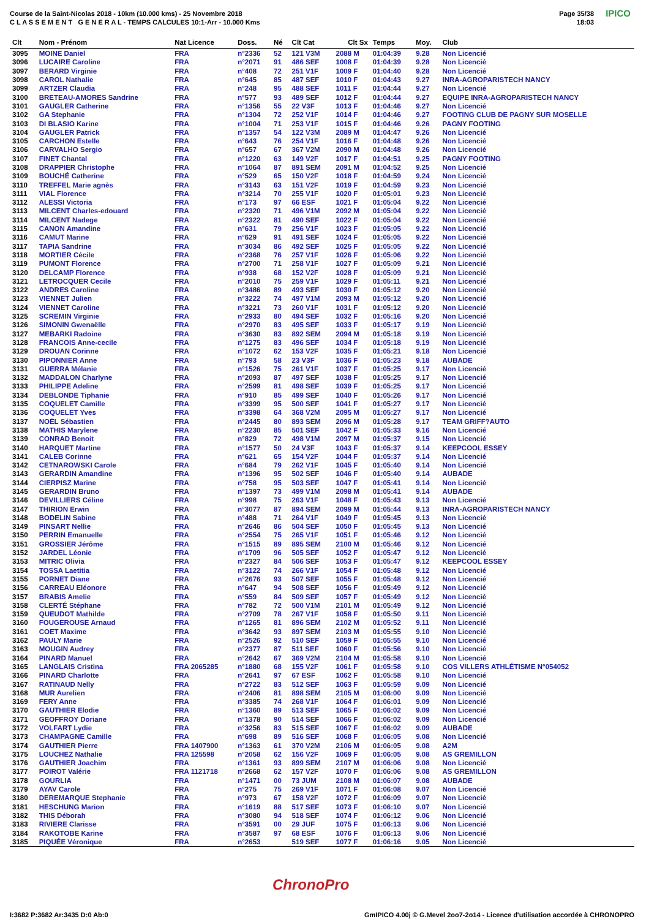Course de la Saint-Nicolas 2018 - 10km (10.000 kms) - 25 Novembre 2018
C L A S S E M E N T G E N E R A L - TEMPS CALCULES 10:1-Arr - 10.000 Kms
Page 35/38
18:03
IPICO
| Clt | Nom - Prénom | Nat Licence | Doss. | Né | Clt Cat | Clt Sx | Temps | Moy. | Club |
| --- | --- | --- | --- | --- | --- | --- | --- | --- | --- |
| 3095 | MOINE Daniel | FRA | n°2336 | 52 | 121 V3M | 2088 M | 01:04:39 | 9.28 | Non Licencié |
| 3096 | LUCAIRE Caroline | FRA | n°2071 | 91 | 486 SEF | 1008 F | 01:04:39 | 9.28 | Non Licencié |
| 3097 | BERARD Virginie | FRA | n°408 | 72 | 251 V1F | 1009 F | 01:04:40 | 9.28 | Non Licencié |
| 3098 | CAROL Nathalie | FRA | n°645 | 85 | 487 SEF | 1010 F | 01:04:43 | 9.27 | INRA-AGROPARISTECH NANCY |
| 3099 | ARTZER Claudia | FRA | n°248 | 95 | 488 SEF | 1011 F | 01:04:44 | 9.27 | Non Licencié |
| 3100 | BRETEAU-AMORES Sandrine | FRA | n°577 | 93 | 489 SEF | 1012 F | 01:04:44 | 9.27 | EQUIPE INRA-AGROPARISTECH NANCY |
| 3101 | GAUGLER Catherine | FRA | n°1356 | 55 | 22 V3F | 1013 F | 01:04:46 | 9.27 | Non Licencié |
| 3102 | GA Stephanie | FRA | n°1304 | 72 | 252 V1F | 1014 F | 01:04:46 | 9.27 | FOOTING CLUB DE PAGNY SUR MOSELLE |
| 3103 | DI BLASIO Karine | FRA | n°1004 | 71 | 253 V1F | 1015 F | 01:04:46 | 9.26 | PAGNY FOOTING |
| 3104 | GAUGLER Patrick | FRA | n°1357 | 54 | 122 V3M | 2089 M | 01:04:47 | 9.26 | Non Licencié |
| 3105 | CARCHON Estelle | FRA | n°643 | 76 | 254 V1F | 1016 F | 01:04:48 | 9.26 | Non Licencié |
| 3106 | CARVALHO Sergio | FRA | n°657 | 67 | 367 V2M | 2090 M | 01:04:48 | 9.26 | Non Licencié |
| 3107 | FINET Chantal | FRA | n°1220 | 63 | 149 V2F | 1017 F | 01:04:51 | 9.25 | PAGNY FOOTING |
| 3108 | DRAPPIER Christophe | FRA | n°1064 | 87 | 891 SEM | 2091 M | 01:04:52 | 9.25 | Non Licencié |
| 3109 | BOUCHÉ Catherine | FRA | n°529 | 65 | 150 V2F | 1018 F | 01:04:59 | 9.24 | Non Licencié |
| 3110 | TREFFEL Marie agnès | FRA | n°3143 | 63 | 151 V2F | 1019 F | 01:04:59 | 9.23 | Non Licencié |
| 3111 | VIAL Florence | FRA | n°3214 | 70 | 255 V1F | 1020 F | 01:05:01 | 9.23 | Non Licencié |
| 3112 | ALESSI Victoria | FRA | n°173 | 97 | 66 ESF | 1021 F | 01:05:04 | 9.22 | Non Licencié |
| 3113 | MILCENT Charles-edouard | FRA | n°2320 | 71 | 496 V1M | 2092 M | 01:05:04 | 9.22 | Non Licencié |
| 3114 | MILCENT Nadege | FRA | n°2322 | 81 | 490 SEF | 1022 F | 01:05:04 | 9.22 | Non Licencié |
| 3115 | CANON Amandine | FRA | n°631 | 79 | 256 V1F | 1023 F | 01:05:05 | 9.22 | Non Licencié |
| 3116 | CAMUT Marine | FRA | n°629 | 91 | 491 SEF | 1024 F | 01:05:05 | 9.22 | Non Licencié |
| 3117 | TAPIA Sandrine | FRA | n°3034 | 86 | 492 SEF | 1025 F | 01:05:05 | 9.22 | Non Licencié |
| 3118 | MORTIER Cécile | FRA | n°2368 | 76 | 257 V1F | 1026 F | 01:05:06 | 9.22 | Non Licencié |
| 3119 | PUMONT Florence | FRA | n°2700 | 71 | 258 V1F | 1027 F | 01:05:09 | 9.21 | Non Licencié |
| 3120 | DELCAMP Florence | FRA | n°938 | 68 | 152 V2F | 1028 F | 01:05:09 | 9.21 | Non Licencié |
| 3121 | LETROCQUER Cecile | FRA | n°2010 | 75 | 259 V1F | 1029 F | 01:05:11 | 9.21 | Non Licencié |
| 3122 | ANDRES Caroline | FRA | n°3486 | 89 | 493 SEF | 1030 F | 01:05:12 | 9.20 | Non Licencié |
| 3123 | VIENNET Julien | FRA | n°3222 | 74 | 497 V1M | 2093 M | 01:05:12 | 9.20 | Non Licencié |
| 3124 | VIENNET Caroline | FRA | n°3221 | 73 | 260 V1F | 1031 F | 01:05:12 | 9.20 | Non Licencié |
| 3125 | SCREMIN Virginie | FRA | n°2933 | 80 | 494 SEF | 1032 F | 01:05:16 | 9.20 | Non Licencié |
| 3126 | SIMONIN Gwenaëlle | FRA | n°2970 | 83 | 495 SEF | 1033 F | 01:05:17 | 9.19 | Non Licencié |
| 3127 | MEBARKI Radoine | FRA | n°3630 | 83 | 892 SEM | 2094 M | 01:05:18 | 9.19 | Non Licencié |
| 3128 | FRANCOIS Anne-cecile | FRA | n°1275 | 83 | 496 SEF | 1034 F | 01:05:18 | 9.19 | Non Licencié |
| 3129 | DROUAN Corinne | FRA | n°1072 | 62 | 153 V2F | 1035 F | 01:05:21 | 9.18 | Non Licencié |
| 3130 | PIPONNIER Anne | FRA | n°793 | 58 | 23 V3F | 1036 F | 01:05:23 | 9.18 | AUBADE |
| 3131 | GUERRA Mélanie | FRA | n°1526 | 75 | 261 V1F | 1037 F | 01:05:25 | 9.17 | Non Licencié |
| 3132 | MADDALON Charlyne | FRA | n°2093 | 87 | 497 SEF | 1038 F | 01:05:25 | 9.17 | Non Licencié |
| 3133 | PHILIPPE Adeline | FRA | n°2599 | 81 | 498 SEF | 1039 F | 01:05:25 | 9.17 | Non Licencié |
| 3134 | DEBLONDE Tiphanie | FRA | n°910 | 85 | 499 SEF | 1040 F | 01:05:26 | 9.17 | Non Licencié |
| 3135 | COQUELET Camille | FRA | n°3399 | 95 | 500 SEF | 1041 F | 01:05:27 | 9.17 | Non Licencié |
| 3136 | COQUELET Yves | FRA | n°3398 | 64 | 368 V2M | 2095 M | 01:05:27 | 9.17 | Non Licencié |
| 3137 | NOËL Sébastien | FRA | n°2445 | 80 | 893 SEM | 2096 M | 01:05:28 | 9.17 | TEAM GRIFF?AUTO |
| 3138 | MATHIS Marylene | FRA | n°2230 | 85 | 501 SEF | 1042 F | 01:05:33 | 9.16 | Non Licencié |
| 3139 | CONRAD Benoit | FRA | n°829 | 72 | 498 V1M | 2097 M | 01:05:37 | 9.15 | Non Licencié |
| 3140 | HARQUET Martine | FRA | n°1577 | 50 | 24 V3F | 1043 F | 01:05:37 | 9.14 | KEEPCOOL ESSEY |
| 3141 | CALEB Corinne | FRA | n°621 | 65 | 154 V2F | 1044 F | 01:05:37 | 9.14 | Non Licencié |
| 3142 | CETNAROWSKI Carole | FRA | n°684 | 79 | 262 V1F | 1045 F | 01:05:40 | 9.14 | Non Licencié |
| 3143 | GERARDIN Amandine | FRA | n°1396 | 95 | 502 SEF | 1046 F | 01:05:40 | 9.14 | AUBADE |
| 3144 | CIERPISZ Marine | FRA | n°758 | 95 | 503 SEF | 1047 F | 01:05:41 | 9.14 | Non Licencié |
| 3145 | GERARDIN Bruno | FRA | n°1397 | 73 | 499 V1M | 2098 M | 01:05:41 | 9.14 | AUBADE |
| 3146 | DEVILLIERS Céline | FRA | n°998 | 75 | 263 V1F | 1048 F | 01:05:43 | 9.13 | Non Licencié |
| 3147 | THIRION Erwin | FRA | n°3077 | 87 | 894 SEM | 2099 M | 01:05:44 | 9.13 | INRA-AGROPARISTECH NANCY |
| 3148 | BODELIN Sabine | FRA | n°488 | 71 | 264 V1F | 1049 F | 01:05:45 | 9.13 | Non Licencié |
| 3149 | PINSART Nellie | FRA | n°2646 | 86 | 504 SEF | 1050 F | 01:05:45 | 9.13 | Non Licencié |
| 3150 | PERRIN Emanuelle | FRA | n°2554 | 75 | 265 V1F | 1051 F | 01:05:46 | 9.12 | Non Licencié |
| 3151 | GROSSIER Jérôme | FRA | n°1515 | 89 | 895 SEM | 2100 M | 01:05:46 | 9.12 | Non Licencié |
| 3152 | JARDEL Léonie | FRA | n°1709 | 96 | 505 SEF | 1052 F | 01:05:47 | 9.12 | Non Licencié |
| 3153 | MITRIC Olivia | FRA | n°2327 | 84 | 506 SEF | 1053 F | 01:05:47 | 9.12 | KEEPCOOL ESSEY |
| 3154 | TOSSA Laetitia | FRA | n°3122 | 74 | 266 V1F | 1054 F | 01:05:48 | 9.12 | Non Licencié |
| 3155 | PORNET Diane | FRA | n°2676 | 93 | 507 SEF | 1055 F | 01:05:48 | 9.12 | Non Licencié |
| 3156 | CARREAU Eléonore | FRA | n°647 | 94 | 508 SEF | 1056 F | 01:05:49 | 9.12 | Non Licencié |
| 3157 | BRABIS Amelie | FRA | n°559 | 84 | 509 SEF | 1057 F | 01:05:49 | 9.12 | Non Licencié |
| 3158 | CLERTÉ Stéphane | FRA | n°782 | 72 | 500 V1M | 2101 M | 01:05:49 | 9.12 | Non Licencié |
| 3159 | QUEUDOT Mathilde | FRA | n°2709 | 78 | 267 V1F | 1058 F | 01:05:50 | 9.11 | Non Licencié |
| 3160 | FOUGEROUSE Arnaud | FRA | n°1265 | 81 | 896 SEM | 2102 M | 01:05:52 | 9.11 | Non Licencié |
| 3161 | COET Maxime | FRA | n°3642 | 93 | 897 SEM | 2103 M | 01:05:55 | 9.10 | Non Licencié |
| 3162 | PAULY Marie | FRA | n°2526 | 92 | 510 SEF | 1059 F | 01:05:55 | 9.10 | Non Licencié |
| 3163 | MOUGIN Audrey | FRA | n°2377 | 87 | 511 SEF | 1060 F | 01:05:56 | 9.10 | Non Licencié |
| 3164 | PINARD Manuel | FRA | n°2642 | 67 | 369 V2M | 2104 M | 01:05:58 | 9.10 | Non Licencié |
| 3165 | LANGLAIS Cristina | FRA 2065285 | n°1880 | 68 | 155 V2F | 1061 F | 01:05:58 | 9.10 | COS VILLERS ATHLÉTISME N°054052 |
| 3166 | PINARD Charlotte | FRA | n°2641 | 97 | 67 ESF | 1062 F | 01:05:58 | 9.10 | Non Licencié |
| 3167 | RATINAUD Nelly | FRA | n°2722 | 83 | 512 SEF | 1063 F | 01:05:59 | 9.09 | Non Licencié |
| 3168 | MUR Aurelien | FRA | n°2406 | 81 | 898 SEM | 2105 M | 01:06:00 | 9.09 | Non Licencié |
| 3169 | FERY Anne | FRA | n°3385 | 74 | 268 V1F | 1064 F | 01:06:01 | 9.09 | Non Licencié |
| 3170 | GAUTHIER Elodie | FRA | n°1360 | 89 | 513 SEF | 1065 F | 01:06:02 | 9.09 | Non Licencié |
| 3171 | GEOFFROY Doriane | FRA | n°1378 | 90 | 514 SEF | 1066 F | 01:06:02 | 9.09 | Non Licencié |
| 3172 | VOLFART Lydie | FRA | n°3256 | 83 | 515 SEF | 1067 F | 01:06:02 | 9.09 | AUBADE |
| 3173 | CHAMPAGNE Camille | FRA | n°698 | 89 | 516 SEF | 1068 F | 01:06:05 | 9.08 | Non Licencié |
| 3174 | GAUTHIER Pierre | FRA 1407900 | n°1363 | 61 | 370 V2M | 2106 M | 01:06:05 | 9.08 | A2M |
| 3175 | LOUCHEZ Nathalie | FRA 125598 | n°2058 | 62 | 156 V2F | 1069 F | 01:06:05 | 9.08 | AS GREMILLON |
| 3176 | GAUTHIER Joachim | FRA | n°1361 | 93 | 899 SEM | 2107 M | 01:06:06 | 9.08 | Non Licencié |
| 3177 | POIROT Valérie | FRA 1121718 | n°2668 | 62 | 157 V2F | 1070 F | 01:06:06 | 9.08 | AS GREMILLON |
| 3178 | GOURLIA | FRA | n°1471 | 00 | 73 JUM | 2108 M | 01:06:07 | 9.08 | AUBADE |
| 3179 | AYAV Carole | FRA | n°275 | 75 | 269 V1F | 1071 F | 01:06:08 | 9.07 | Non Licencié |
| 3180 | DEREMARQUE Stephanie | FRA | n°973 | 67 | 158 V2F | 1072 F | 01:06:09 | 9.07 | Non Licencié |
| 3181 | HESCHUNG Marion | FRA | n°1619 | 88 | 517 SEF | 1073 F | 01:06:10 | 9.07 | Non Licencié |
| 3182 | THIS Déborah | FRA | n°3080 | 94 | 518 SEF | 1074 F | 01:06:12 | 9.06 | Non Licencié |
| 3183 | RIVIERE Clarisse | FRA | n°3591 | 00 | 29 JUF | 1075 F | 01:06:13 | 9.06 | Non Licencié |
| 3184 | RAKOTOBE Karine | FRA | n°3587 | 97 | 68 ESF | 1076 F | 01:06:13 | 9.06 | Non Licencié |
| 3185 | PIQUÉE Véronique | FRA | n°2653 | | 519 SEF | 1077 F | 01:06:16 | 9.05 | Non Licencié |
ChronoPro
I:3682 P:3682 Ar:3435 D:0 Ab:0
GmIPICO 4.00j © G.Mevel 2oo7-2o14 - Licence d'utilisation accordée à CHRONOPRO